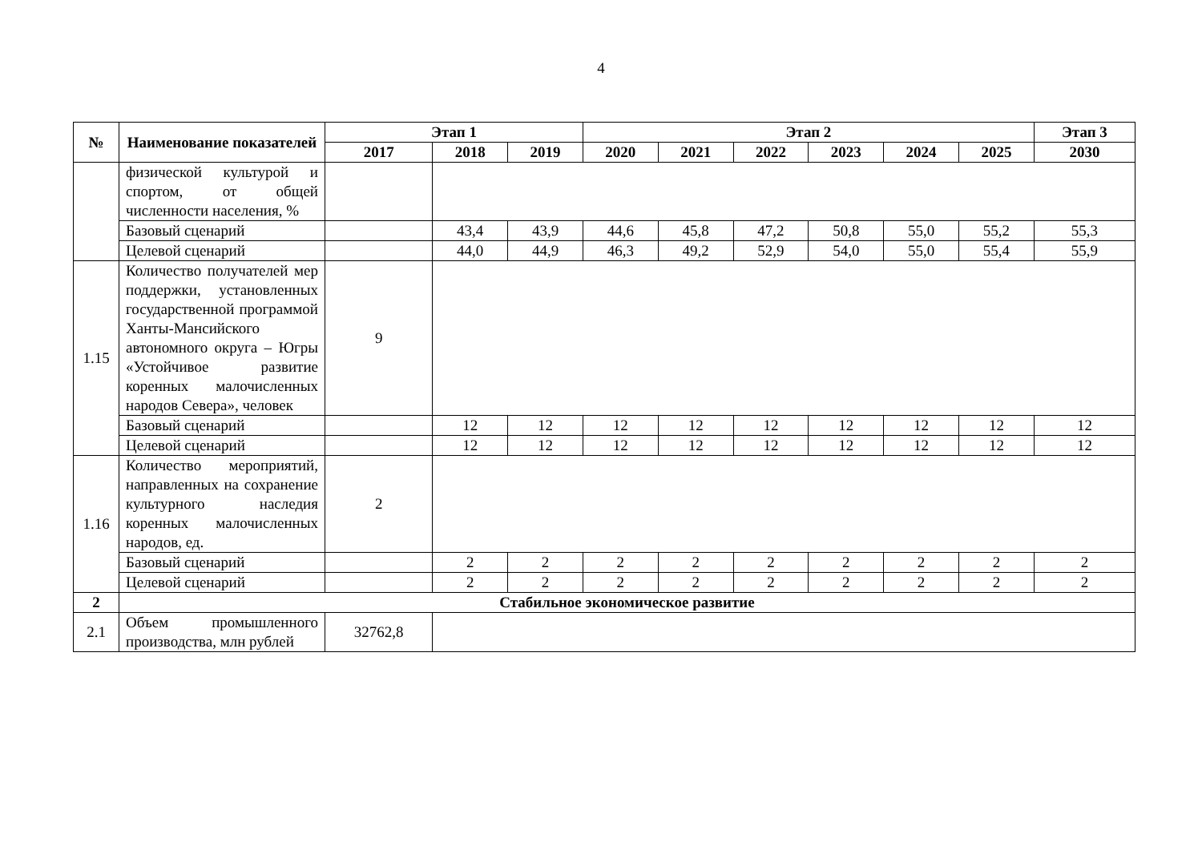4
| № | Наименование показателей | Этап 1 | | | Этап 2 | | | | | | Этап 3 |
| --- | --- | --- | --- | --- | --- | --- | --- | --- | --- | --- | --- |
| | | 2017 | 2018 | 2019 | 2020 | 2021 | 2022 | 2023 | 2024 | 2025 | 2030 |
| | физической культурой и спортом, от общей численности населения, % | | | | | | | | | | |
| | Базовый сценарий | | 43,4 | 43,9 | 44,6 | 45,8 | 47,2 | 50,8 | 55,0 | 55,2 | 55,3 |
| | Целевой сценарий | | 44,0 | 44,9 | 46,3 | 49,2 | 52,9 | 54,0 | 55,0 | 55,4 | 55,9 |
| 1.15 | Количество получателей мер поддержки, установленных государственной программой Ханты-Мансийского автономного округа – Югры «Устойчивое развитие коренных малочисленных народов Севера», человек | 9 | | | | | | | | | |
| | Базовый сценарий | | 12 | 12 | 12 | 12 | 12 | 12 | 12 | 12 | 12 |
| | Целевой сценарий | | 12 | 12 | 12 | 12 | 12 | 12 | 12 | 12 | 12 |
| 1.16 | Количество мероприятий, направленных на сохранение культурного наследия коренных малочисленных народов, ед. | 2 | | | | | | | | | |
| | Базовый сценарий | | 2 | 2 | 2 | 2 | 2 | 2 | 2 | 2 | 2 |
| | Целевой сценарий | | 2 | 2 | 2 | 2 | 2 | 2 | 2 | 2 | 2 |
| 2 | Стабильное экономическое развитие | | | | | | | | | | |
| 2.1 | Объем промышленного производства, млн рублей | 32762,8 | | | | | | | | | |